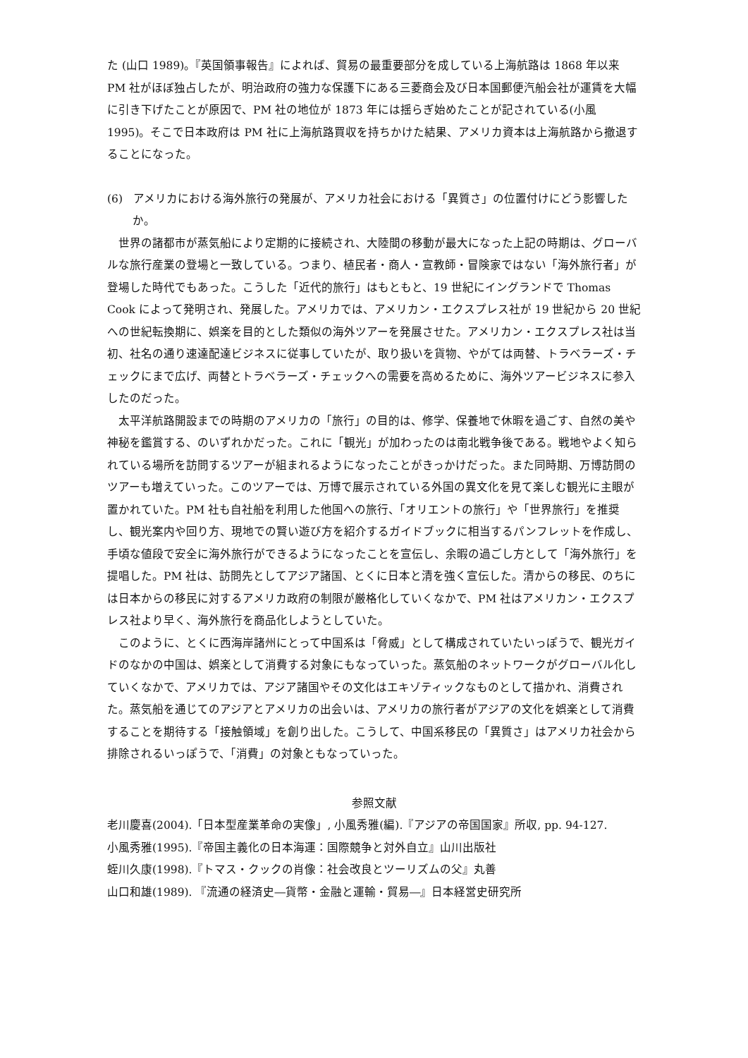た (山口 1989)。『英国領事報告』によれば、貿易の最重要部分を成している上海航路は 1868 年以来 PM 社がほぼ独占したが、明治政府の強力な保護下にある三菱商会及び日本国郵便汽船会社が運賃を大幅に引き下げたことが原因で、PM 社の地位が 1873 年には揺らぎ始めたことが記されている(小風 1995)。そこで日本政府は PM 社に上海航路買収を持ちかけた結果、アメリカ資本は上海航路から撤退することになった。
(6) アメリカにおける海外旅行の発展が、アメリカ社会における「異質さ」の位置付けにどう影響したか。
世界の諸都市が蒸気船により定期的に接続され、大陸間の移動が最大になった上記の時期は、グローバルな旅行産業の登場と一致している。つまり、植民者・商人・宣教師・冒険家ではない「海外旅行者」が登場した時代でもあった。こうした「近代的旅行」はもともと、19 世紀にイングランドで Thomas Cook によって発明され、発展した。アメリカでは、アメリカン・エクスプレス社が 19 世紀から 20 世紀への世紀転換期に、娯楽を目的とした類似の海外ツアーを発展させた。アメリカン・エクスプレス社は当初、社名の通り速達配達ビジネスに従事していたが、取り扱いを貨物、やがては両替、トラベラーズ・チェックにまで広げ、両替とトラベラーズ・チェックへの需要を高めるために、海外ツアービジネスに参入したのだった。
太平洋航路開設までの時期のアメリカの「旅行」の目的は、修学、保養地で休暇を過ごす、自然の美や神秘を鑑賞する、のいずれかだった。これに「観光」が加わったのは南北戦争後である。戦地やよく知られている場所を訪問するツアーが組まれるようになったことがきっかけだった。また同時期、万博訪問のツアーも増えていった。このツアーでは、万博で展示されている外国の異文化を見て楽しむ観光に主眼が置かれていた。PM 社も自社船を利用した他国への旅行、「オリエントの旅行」や「世界旅行」を推奨し、観光案内や回り方、現地での賢い遊び方を紹介するガイドブックに相当するパンフレットを作成し、手頃な値段で安全に海外旅行ができるようになったことを宣伝し、余暇の過ごし方として「海外旅行」を提唱した。PM 社は、訪問先としてアジア諸国、とくに日本と清を強く宣伝した。清からの移民、のちには日本からの移民に対するアメリカ政府の制限が厳格化していくなかで、PM 社はアメリカン・エクスプレス社より早く、海外旅行を商品化しようとしていた。
このように、とくに西海岸諸州にとって中国系は「脅威」として構成されていたいっぽうで、観光ガイドのなかの中国は、娯楽として消費する対象にもなっていった。蒸気船のネットワークがグローバル化していくなかで、アメリカでは、アジア諸国やその文化はエキゾティックなものとして描かれ、消費された。蒸気船を通じてのアジアとアメリカの出会いは、アメリカの旅行者がアジアの文化を娯楽として消費することを期待する「接触領域」を創り出した。こうして、中国系移民の「異質さ」はアメリカ社会から排除されるいっぽうで、「消費」の対象ともなっていった。
参照文献
老川慶喜(2004).「日本型産業革命の実像」, 小風秀雅(編).『アジアの帝国国家』所収, pp. 94-127.
小風秀雅(1995).『帝国主義化の日本海運：国際競争と対外自立』山川出版社
蛭川久康(1998).『トマス・クックの肖像：社会改良とツーリズムの父』丸善
山口和雄(1989). 『流通の経済史―貨幣・金融と運輸・貿易―』日本経営史研究所